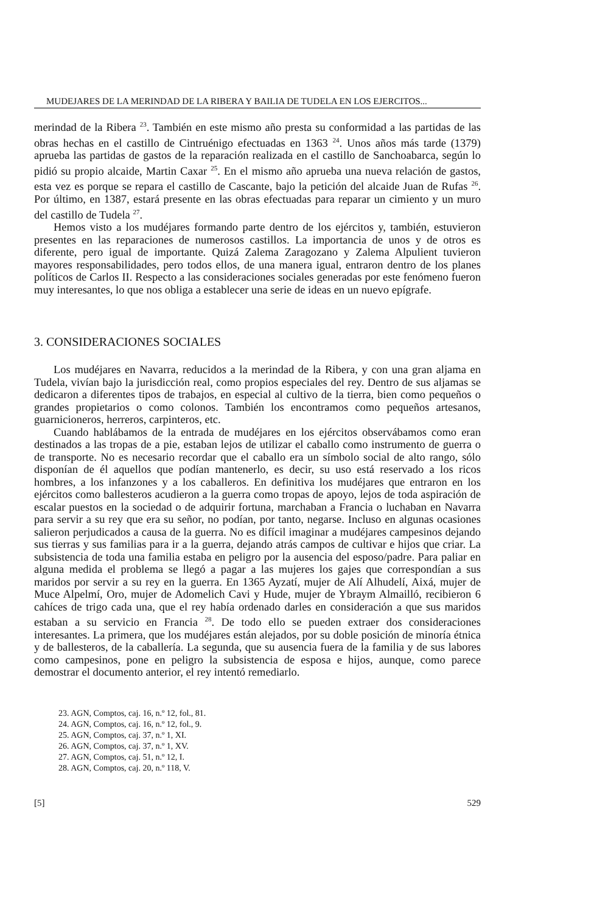MUDEJARES DE LA MERINDAD DE LA RIBERA Y BAILIA DE TUDELA EN LOS EJERCITOS...
merindad de la Ribera <sup>23</sup>. También en este mismo año presta su conformidad a las partidas de las obras hechas en el castillo de Cintruénigo efectuadas en 1363 <sup>24</sup>. Unos años más tarde (1379) aprueba las partidas de gastos de la reparación realizada en el castillo de Sanchoabarca, según lo pidió su propio alcaide, Martin Caxar <sup>25</sup>. En el mismo año aprueba una nueva relación de gastos, esta vez es porque se repara el castillo de Cascante, bajo la petición del alcaide Juan de Rufas <sup>26</sup>. Por último, en 1387, estará presente en las obras efectuadas para reparar un cimiento y un muro del castillo de Tudela <sup>27</sup>.
Hemos visto a los mudéjares formando parte dentro de los ejércitos y, también, estuvieron presentes en las reparaciones de numerosos castillos. La importancia de unos y de otros es diferente, pero igual de importante. Quizá Zalema Zaragozano y Zalema Alpulient tuvieron mayores responsabilidades, pero todos ellos, de una manera igual, entraron dentro de los planes políticos de Carlos II. Respecto a las consideraciones sociales generadas por este fenómeno fueron muy interesantes, lo que nos obliga a establecer una serie de ideas en un nuevo epígrafe.
3. CONSIDERACIONES SOCIALES
Los mudéjares en Navarra, reducidos a la merindad de la Ribera, y con una gran aljama en Tudela, vivían bajo la jurisdicción real, como propios especiales del rey. Dentro de sus aljamas se dedicaron a diferentes tipos de trabajos, en especial al cultivo de la tierra, bien como pequeños o grandes propietarios o como colonos. También los encontramos como pequeños artesanos, guarnicioneros, herreros, carpinteros, etc.
Cuando hablábamos de la entrada de mudéjares en los ejércitos observábamos como eran destinados a las tropas de a pie, estaban lejos de utilizar el caballo como instrumento de guerra o de transporte. No es necesario recordar que el caballo era un símbolo social de alto rango, sólo disponían de él aquellos que podían mantenerlo, es decir, su uso está reservado a los ricos hombres, a los infanzones y a los caballeros. En definitiva los mudéjares que entraron en los ejércitos como ballesteros acudieron a la guerra como tropas de apoyo, lejos de toda aspiración de escalar puestos en la sociedad o de adquirir fortuna, marchaban a Francia o luchaban en Navarra para servir a su rey que era su señor, no podían, por tanto, negarse. Incluso en algunas ocasiones salieron perjudicados a causa de la guerra. No es difícil imaginar a mudéjares campesinos dejando sus tierras y sus familias para ir a la guerra, dejando atrás campos de cultivar e hijos que criar. La subsistencia de toda una familia estaba en peligro por la ausencia del esposo/padre. Para paliar en alguna medida el problema se llegó a pagar a las mujeres los gajes que correspondían a sus maridos por servir a su rey en la guerra. En 1365 Ayzatí, mujer de Alí Alhudelí, Aixá, mujer de Muce Alpelmí, Oro, mujer de Adomelich Cavi y Hude, mujer de Ybraym Almailló, recibieron 6 cahíces de trigo cada una, que el rey había ordenado darles en consideración a que sus maridos estaban a su servicio en Francia <sup>28</sup>. De todo ello se pueden extraer dos consideraciones interesantes. La primera, que los mudéjares están alejados, por su doble posición de minoría étnica y de ballesteros, de la caballería. La segunda, que su ausencia fuera de la familia y de sus labores como campesinos, pone en peligro la subsistencia de esposa e hijos, aunque, como parece demostrar el documento anterior, el rey intentó remediarlo.
23. AGN, Comptos, caj. 16, n.º 12, fol., 81.
24. AGN, Comptos, caj. 16, n.º 12, fol., 9.
25. AGN, Comptos, caj. 37, n.º 1, XI.
26. AGN, Comptos, caj. 37, n.º 1, XV.
27. AGN, Comptos, caj. 51, n.º 12, I.
28. AGN, Comptos, caj. 20, n.º 118, V.
[5] 529